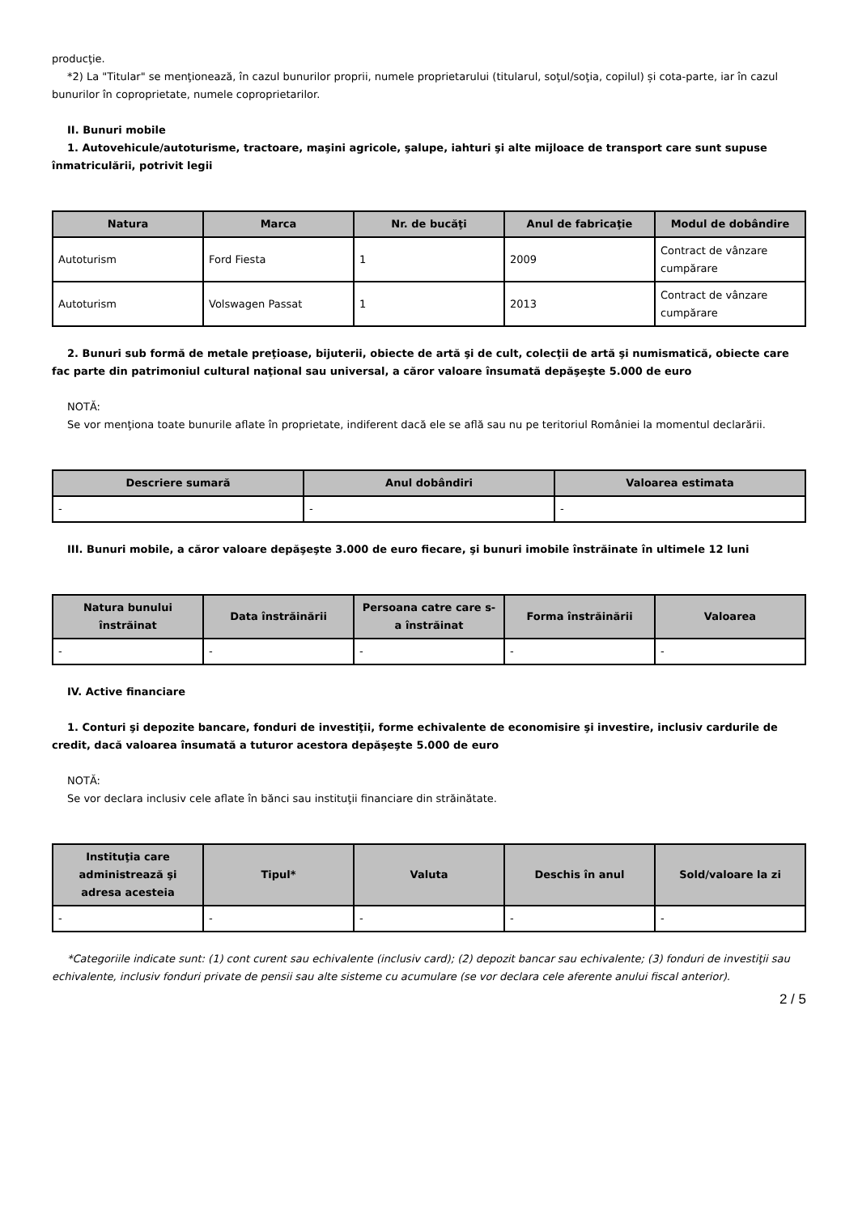producţie.
*2) La "Titular" se menţionează, în cazul bunurilor proprii, numele proprietarului (titularul, soţul/soţia, copilul) și cota-parte, iar în cazul bunurilor în coproprietate, numele coproprietarilor.
II. Bunuri mobile
1. Autovehicule/autoturisme, tractoare, maşini agricole, şalupe, iahturi şi alte mijloace de transport care sunt supuse înmatriculării, potrivit legii
| Natura | Marca | Nr. de bucăţi | Anul de fabricaţie | Modul de dobândire |
| --- | --- | --- | --- | --- |
| Autoturism | Ford Fiesta | 1 | 2009 | Contract de vânzare cumpărare |
| Autoturism | Volswagen Passat | 1 | 2013 | Contract de vânzare cumpărare |
2. Bunuri sub formă de metale preţioase, bijuterii, obiecte de artă şi de cult, colecţii de artă şi numismatică, obiecte care fac parte din patrimoniul cultural naţional sau universal, a căror valoare însumată depăşeşte 5.000 de euro
NOTĂ:
Se vor menţiona toate bunurile aflate în proprietate, indiferent dacă ele se află sau nu pe teritoriul României la momentul declarării.
| Descriere sumară | Anul dobândiri | Valoarea estimata |
| --- | --- | --- |
| - | - | - |
III. Bunuri mobile, a căror valoare depăşeşte 3.000 de euro fiecare, şi bunuri imobile înstrăinate în ultimele 12 luni
| Natura bunului înstrăinat | Data înstrăinării | Persoana catre care s-a înstrăinat | Forma înstrăinării | Valoarea |
| --- | --- | --- | --- | --- |
| - | - | - | - | - |
IV. Active financiare
1. Conturi şi depozite bancare, fonduri de investiţii, forme echivalente de economisire şi investire, inclusiv cardurile de credit, dacă valoarea însumată a tuturor acestora depăşeşte 5.000 de euro
NOTĂ:
Se vor declara inclusiv cele aflate în bănci sau instituţii financiare din străinătate.
| Instituţia care administrează şi adresa acesteia | Tipul* | Valuta | Deschis în anul | Sold/valoare la zi |
| --- | --- | --- | --- | --- |
| - | - | - | - | - |
*Categoriile indicate sunt: (1) cont curent sau echivalente (inclusiv card); (2) depozit bancar sau echivalente; (3) fonduri de investiţii sau echivalente, inclusiv fonduri private de pensii sau alte sisteme cu acumulare (se vor declara cele aferente anului fiscal anterior).
2 / 5